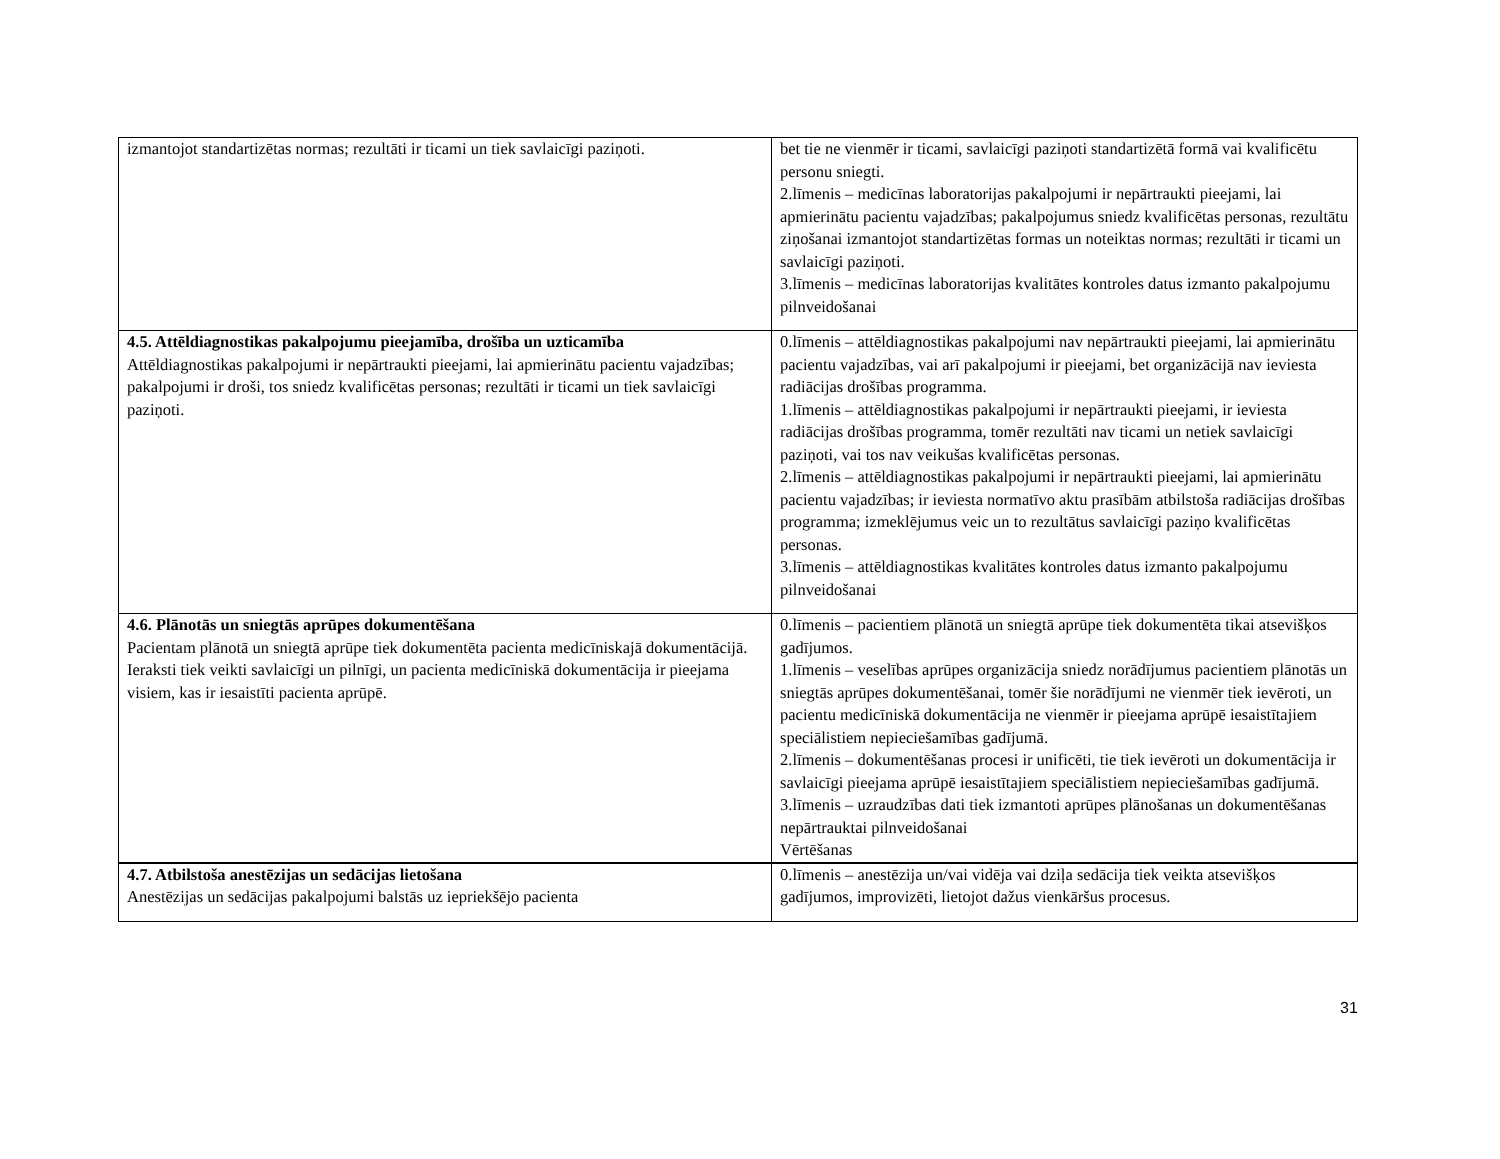| izmantojot standartizētas normas; rezultāti ir ticami un tiek savlaicīgi paziņoti. | bet tie ne vienmēr ir ticami, savlaicīgi paziņoti standartizētā formā vai kvalificētu personu sniegti. 2.līmenis – medicīnas laboratorijas pakalpojumi ir nepārtraukti pieejami, lai apmierinātu pacientu vajadzības; pakalpojumus sniedz kvalificētas personas, rezultātu ziņošanai izmantojot standartizētas formas un noteiktas normas; rezultāti ir ticami un savlaicīgi paziņoti. 3.līmenis – medicīnas laboratorijas kvalitātes kontroles datus izmanto pakalpojumu pilnveidošanai |
| 4.5. Attēldiagnostikas pakalpojumu pieejamība, drošība un uzticamība Attēldiagnostikas pakalpojumi ir nepārtraukti pieejami, lai apmierinātu pacientu vajadzības; pakalpojumi ir droši, tos sniedz kvalificētas personas; rezultāti ir ticami un tiek savlaicīgi paziņoti. | 0.līmenis – attēldiagnostikas pakalpojumi nav nepārtraukti pieejami, lai apmierinātu pacientu vajadzības, vai arī pakalpojumi ir pieejami, bet organizācijā nav ieviesta radiācijas drošības programma. 1.līmenis – attēldiagnostikas pakalpojumi ir nepārtraukti pieejami, ir ieviesta radiācijas drošības programma, tomēr rezultāti nav ticami un netiek savlaicīgi paziņoti, vai tos nav veikušas kvalificētas personas. 2.līmenis – attēldiagnostikas pakalpojumi ir nepārtraukti pieejami, lai apmierinātu pacientu vajadzības; ir ieviesta normatīvo aktu prasībām atbilstoša radiācijas drošības programma; izmeklējumus veic un to rezultātus savlaicīgi paziņo kvalificētas personas. 3.līmenis – attēldiagnostikas kvalitātes kontroles datus izmanto pakalpojumu pilnveidošanai |
| 4.6. Plānotās un sniegtās aprūpes dokumentēšana Pacientam plānotā un sniegtā aprūpe tiek dokumentēta pacienta medicīniskajā dokumentācijā. Ieraksti tiek veikti savlaicīgi un pilnīgi, un pacienta medicīniskā dokumentācija ir pieejama visiem, kas ir iesaistīti pacienta aprūpē. | 0.līmenis – pacientiem plānotā un sniegtā aprūpe tiek dokumentēta tikai atsevišķos gadījumos. 1.līmenis – veselības aprūpes organizācija sniedz norādījumus pacientiem plānotās un sniegtās aprūpes dokumentēšanai, tomēr šie norādījumi ne vienmēr tiek ievēroti, un pacientu medicīniskā dokumentācija ne vienmēr ir pieejama aprūpē iesaistītajiem speciālistiem nepieciešamības gadījumā. 2.līmenis – dokumentēšanas procesi ir unificēti, tie tiek ievēroti un dokumentācija ir savlaicīgi pieejama aprūpē iesaistītajiem speciālistiem nepieciešamības gadījumā. 3.līmenis – uzraudzības dati tiek izmantoti aprūpes plānošanas un dokumentēšanas nepārtrauktai pilnveidošanai Vērtēšanas |
| 4.7. Atbilstoša anestēzijas un sedācijas lietošana Anestēzijas un sedācijas pakalpojumi balstās uz iepriekšējo pacienta | 0.līmenis – anestēzija un/vai vidēja vai dziļa sedācija tiek veikta atsevišķos gadījumos, improvizēti, lietojot dažus vienkāršus procesus. |
31